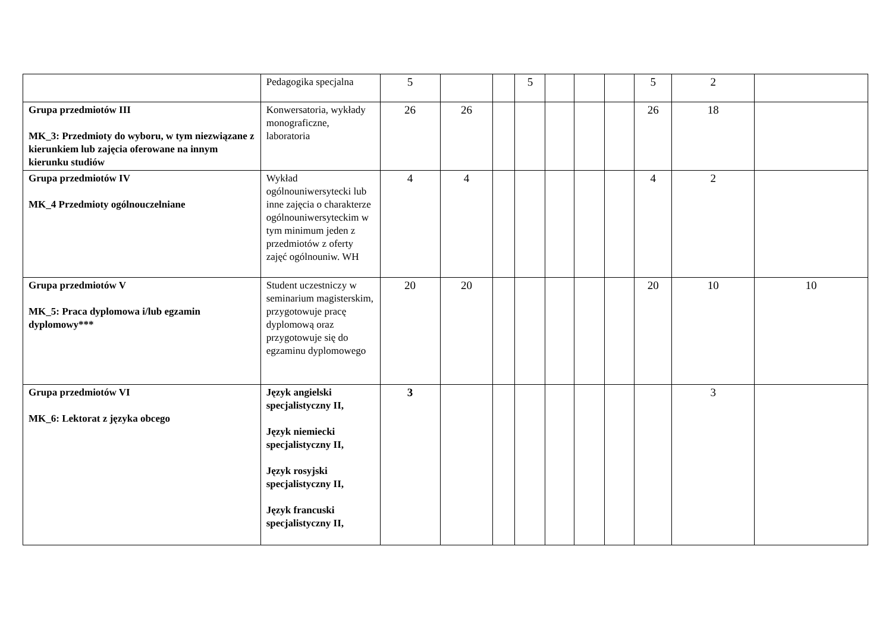| | Pedagogika specjalna | 5 | | | 5 | | | | 5 | 2 | |
| Grupa przedmiotów III MK_3: Przedmioty do wyboru, w tym niezwiązane z kierunkiem lub zajęcia oferowane na innym kierunku studiów | Konwersatoria, wykłady monograficzne, laboratoria | 26 | 26 | | | | | | 26 | 18 | |
| Grupa przedmiotów IV MK_4 Przedmioty ogólnouczelniane | Wykład ogólnouniwersytecki lub inne zajęcia o charakterze ogólnouniwersyteckim w tym minimum jeden z przedmiotów z oferty zajęć ogólnouniw. WH | 4 | 4 | | | | | | 4 | 2 | |
| Grupa przedmiotów V MK_5: Praca dyplomowa i/lub egzamin dyplomowy*** | Student uczestniczy w seminarium magisterskim, przygotowuje pracę dyplomową oraz przygotowuje się do egzaminu dyplomowego | 20 | 20 | | | | | | 20 | 10 | 10 |
| Grupa przedmiotów VI MK_6: Lektorat z języka obcego | Język angielski specjalistyczny II, Język niemiecki specjalistyczny II, Język rosyjski specjalistyczny II, Język francuski specjalistyczny II, | 3 | | | | | | | | 3 | |